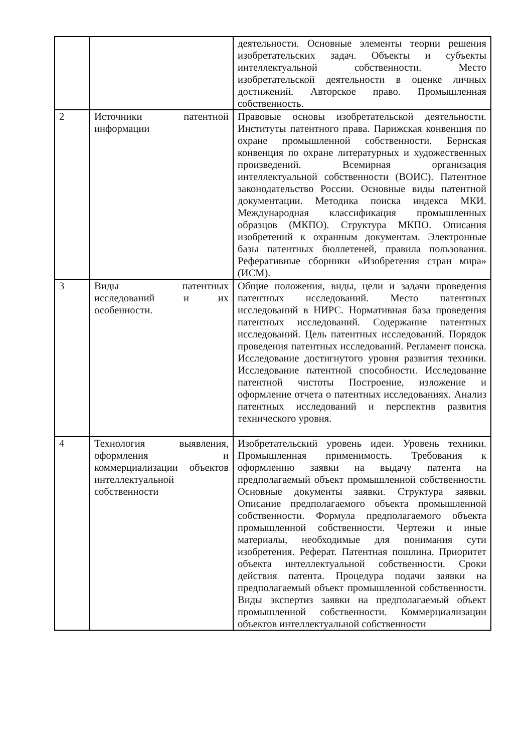| | | деятельности. Основные элементы теории решения изобретательских задач. Объекты и субъекты интеллектуальной собственности. Место изобретательской деятельности в оценке личных достижений. Авторское право. Промышленная собственность. |
| 2 | Источники патентной информации | Правовые основы изобретательской деятельности. Институты патентного права. Парижская конвенция по охране промышленной собственности. Бернская конвенция по охране литературных и художественных произведений. Всемирная организация интеллектуальной собственности (ВОИС). Патентное законодательство России. Основные виды патентной документации. Методика поиска индекса МКИ. Международная классификация промышленных образцов (МКПО). Структура МКПО. Описания изобретений к охранным документам. Электронные базы патентных бюллетеней, правила пользования. Реферативные сборники «Изобретения стран мира» (ИСМ). |
| 3 | Виды патентных исследований и их особенности. | Общие положения, виды, цели и задачи проведения патентных исследований. Место патентных исследований в НИРС. Нормативная база проведения патентных исследований. Содержание патентных исследований. Цель патентных исследований. Порядок проведения патентных исследований. Регламент поиска. Исследование достигнутого уровня развития техники. Исследование патентной способности. Исследование патентной чистоты Построение, изложение и оформление отчета о патентных исследованиях. Анализ патентных исследований и перспектив развития технического уровня. |
| 4 | Технология выявления, оформления и коммерциализации объектов интеллектуальной собственности | Изобретательский уровень идеи. Уровень техники. Промышленная применимость. Требования к оформлению заявки на выдачу патента на предполагаемый объект промышленной собственности. Основные документы заявки. Структура заявки. Описание предполагаемого объекта промышленной собственности. Формула предполагаемого объекта промышленной собственности. Чертежи и иные материалы, необходимые для понимания сути изобретения. Реферат. Патентная пошлина. Приоритет объекта интеллектуальной собственности. Сроки действия патента. Процедура подачи заявки на предполагаемый объект промышленной собственности. Виды экспертиз заявки на предполагаемый объект промышленной собственности. Коммерциализации объектов интеллектуальной собственности |